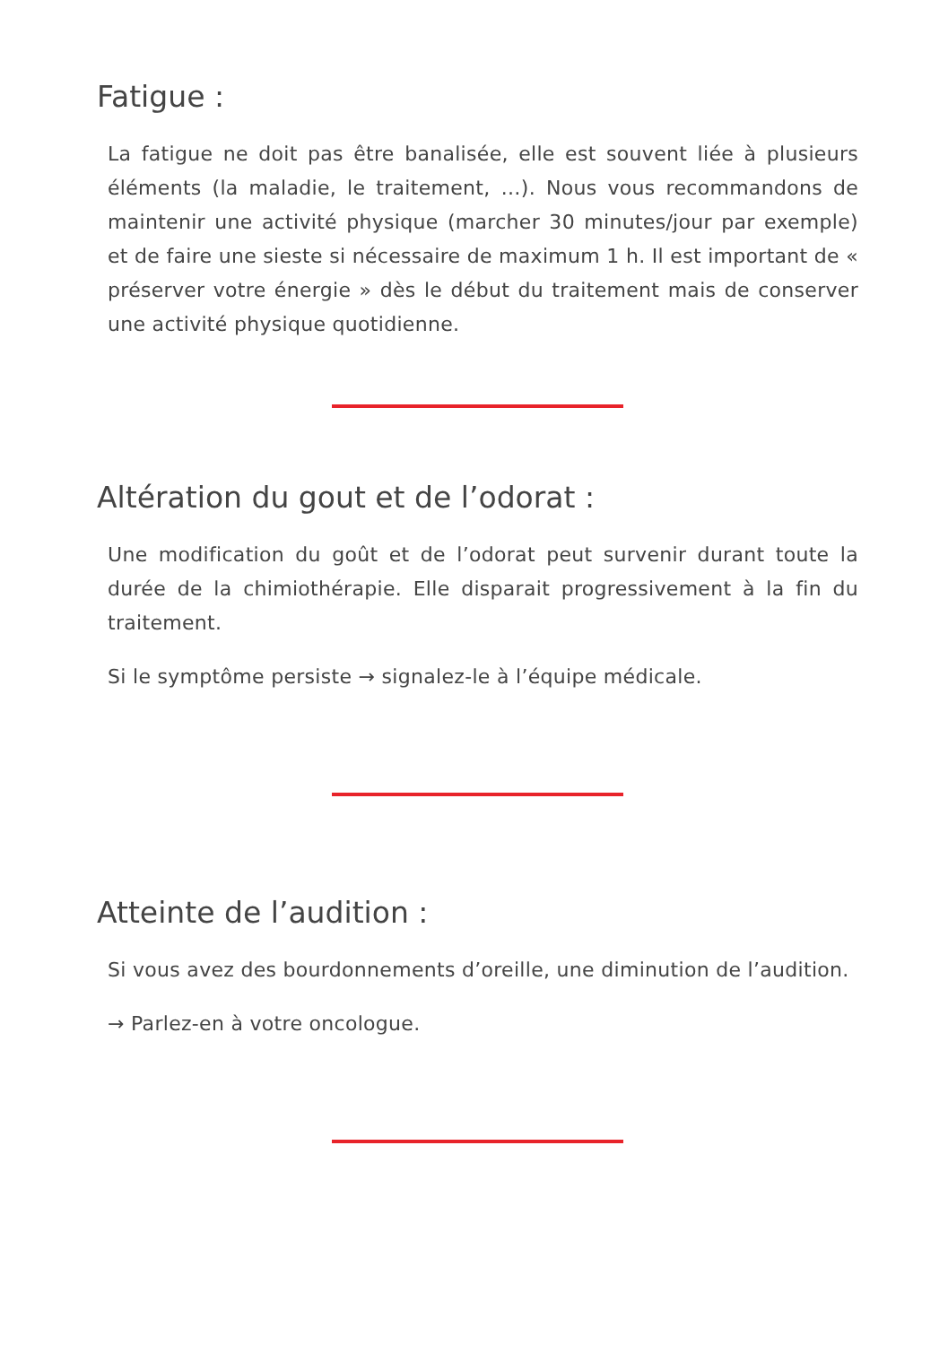Fatigue :
La fatigue ne doit pas être banalisée, elle est souvent liée à plusieurs éléments (la maladie, le traitement, …). Nous vous recommandons de maintenir une activité physique (marcher 30 minutes/jour par exemple) et de faire une sieste si nécessaire de maximum 1 h. Il est important de « préserver votre énergie » dès le début du traitement mais de conserver une activité physique quotidienne.
Altération du gout et de l’odorat :
Une modification du goût et de l’odorat peut survenir durant toute la durée de la chimiothérapie. Elle disparait progressivement à la fin du traitement.
Si le symptôme persiste → signalez-le à l’équipe médicale.
Atteinte de l’audition :
Si vous avez des bourdonnements d’oreille, une diminution de l’audition.
→ Parlez-en à votre oncologue.